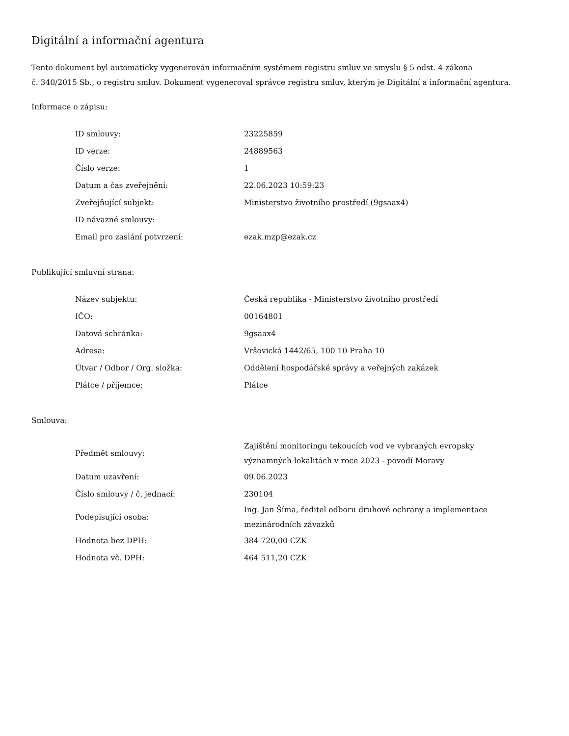Digitální a informační agentura
Tento dokument byl automaticky vygenerován informačním systémem registru smluv ve smyslu § 5 odst. 4 zákona
č. 340/2015 Sb., o registru smluv. Dokument vygeneroval správce registru smluv, kterým je Digitální a informační agentura.
Informace o zápisu:
| ID smlouvy: | 23225859 |
| ID verze: | 24889563 |
| Číslo verze: | 1 |
| Datum a čas zveřejnění: | 22.06.2023 10:59:23 |
| Zveřejňující subjekt: | Ministerstvo životního prostředí (9gsaax4) |
| ID návazné smlouvy: | |
| Email pro zaslání potvrzení: | ezak.mzp@ezak.cz |
Publikující smluvní strana:
| Název subjektu: | Česká republika - Ministerstvo životního prostředí |
| IČO: | 00164801 |
| Datová schránka: | 9gsaax4 |
| Adresa: | Vršovická 1442/65, 100 10 Praha 10 |
| Útvar / Odbor / Org. složka: | Oddělení hospodářské správy a veřejných zakázek |
| Plátce / příjemce: | Plátce |
Smlouva:
| Předmět smlouvy: | Zajištění monitoringu tekoucích vod ve vybraných evropsky významných lokalitách v roce 2023 - povodí Moravy |
| Datum uzavření: | 09.06.2023 |
| Číslo smlouvy / č. jednací: | 230104 |
| Podepisující osoba: | Ing. Jan Šíma, ředitel odboru druhové ochrany a implementace mezinárodních závazků |
| Hodnota bez DPH: | 384 720,00 CZK |
| Hodnota vč. DPH: | 464 511,20 CZK |